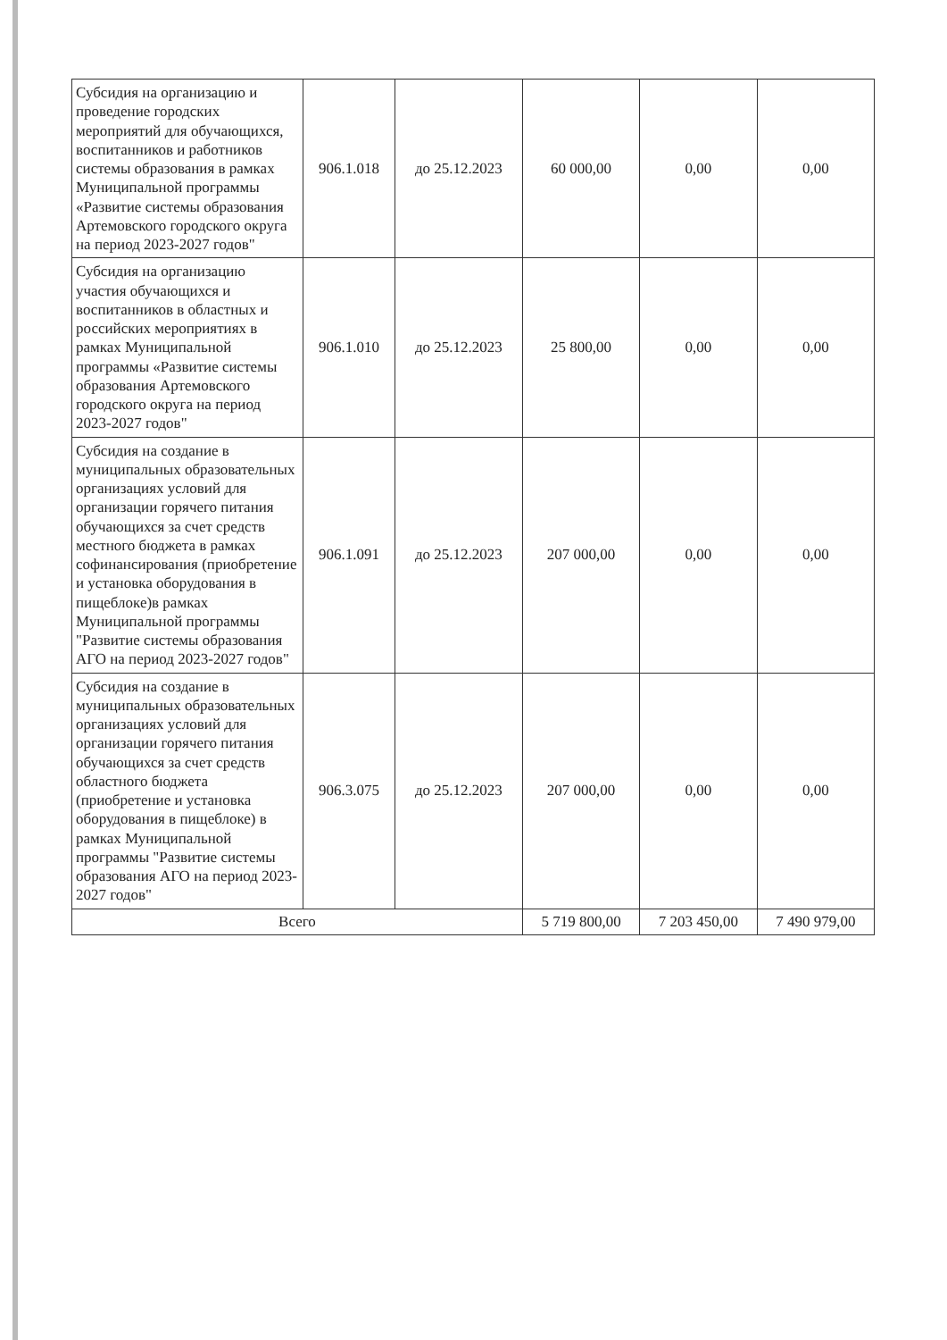| Субсидия на организацию и проведение городских мероприятий для обучающихся, воспитанников и работников системы образования в рамках Муниципальной программы «Развитие системы образования Артемовского городского округа на период 2023-2027 годов" | 906.1.018 | до 25.12.2023 | 60 000,00 | 0,00 | 0,00 |
| Субсидия на организацию участия обучающихся и воспитанников в областных и российских мероприятиях в рамках Муниципальной программы «Развитие системы образования Артемовского городского округа на период 2023-2027 годов" | 906.1.010 | до 25.12.2023 | 25 800,00 | 0,00 | 0,00 |
| Субсидия на создание в муниципальных образовательных организациях условий для организации горячего питания обучающихся за счет средств местного бюджета в рамках софинансирования (приобретение и установка оборудования в пищеблоке)в рамках Муниципальной программы "Развитие системы образования АГО на период 2023-2027 годов" | 906.1.091 | до 25.12.2023 | 207 000,00 | 0,00 | 0,00 |
| Субсидия на создание в муниципальных образовательных организациях условий для организации горячего питания обучающихся за счет средств областного бюджета (приобретение и установка оборудования в пищеблоке) в рамках Муниципальной программы "Развитие системы образования АГО на период 2023-2027 годов" | 906.3.075 | до 25.12.2023 | 207 000,00 | 0,00 | 0,00 |
| Всего | | | 5 719 800,00 | 7 203 450,00 | 7 490 979,00 |